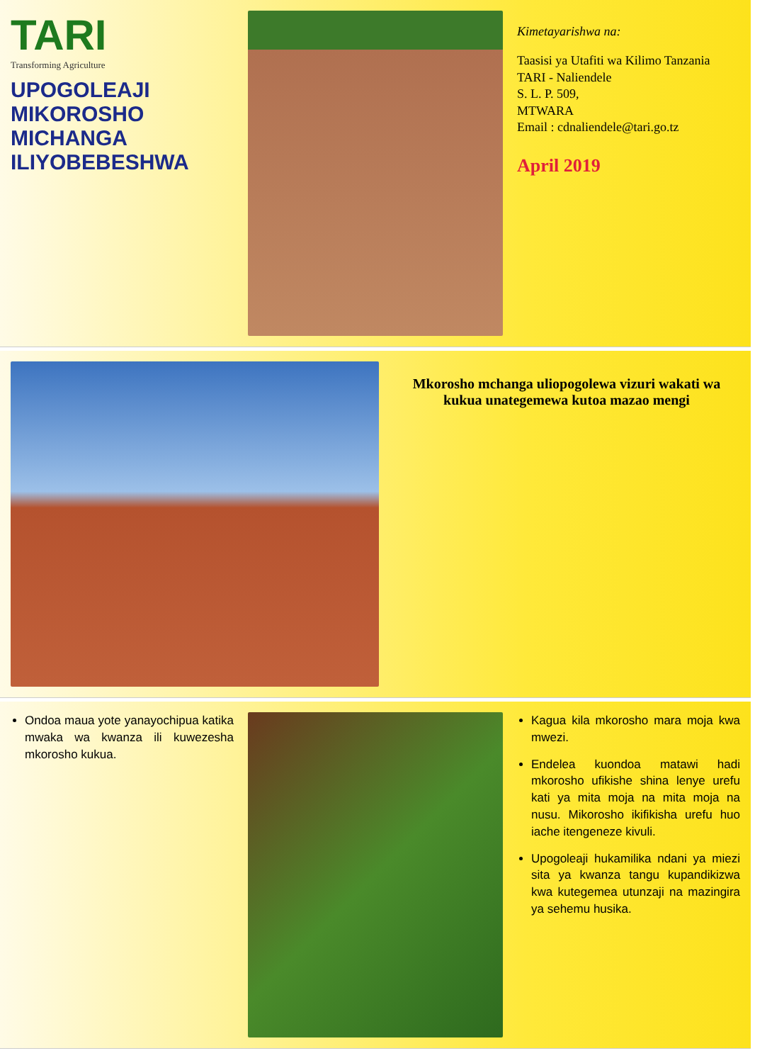TARI
Transforming Agriculture
UPOGOLEAJI MIKOROSHO MICHANGA ILIYOBEBESHWA
Kimetayarishwa na:
Taasisi ya Utafiti wa Kilimo Tanzania
TARI - Naliendele
S. L. P. 509,
MTWARA
Email : cdnaliendele@tari.go.tz
April 2019
Mkorosho mchanga uliopogolewa vizuri wakati wa kukua unategemewa kutoa mazao mengi
Ondoa maua yote yanayochipua katika mwaka wa kwanza ili kuwezesha mkorosho kukua.
Kagua kila mkorosho mara moja kwa mwezi.
Endelea kuondoa matawi hadi mkorosho ufikishe shina lenye urefu kati ya mita moja na mita moja na nusu. Mikorosho ikifikisha urefu huo iache itengeneze kivuli.
Upogoleaji hukamilika ndani ya miezi sita ya kwanza tangu kupandikizwa kwa kutegemea utunzaji na mazingira ya sehemu husika.